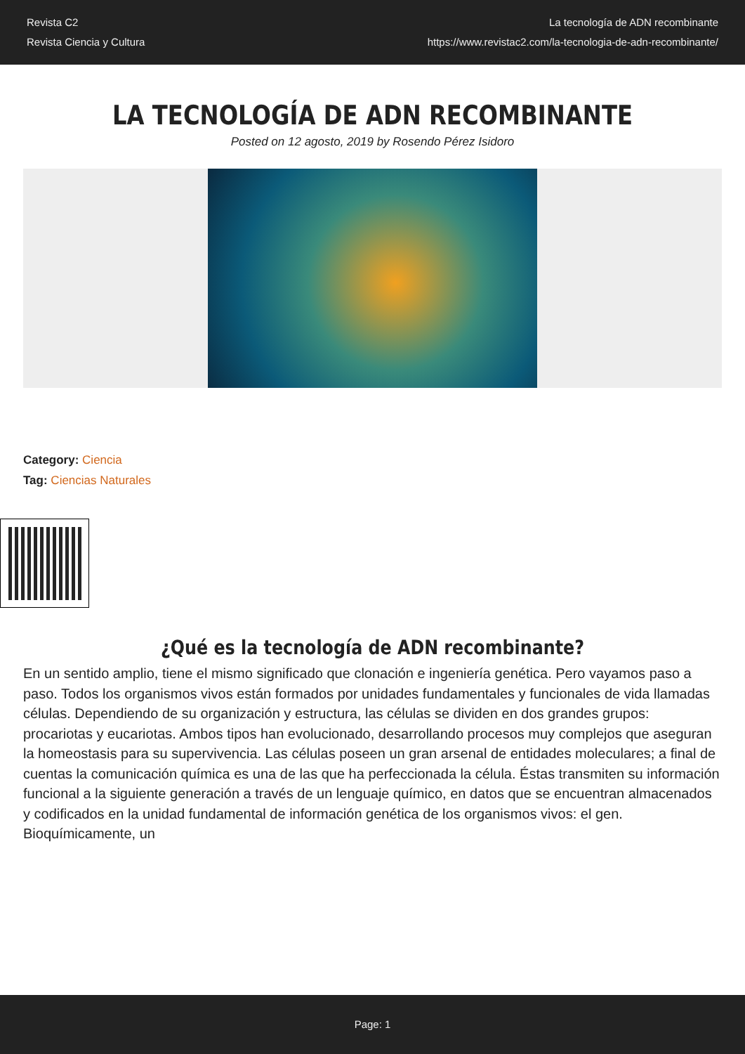Revista C2
Revista Ciencia y Cultura
La tecnología de ADN recombinante
https://www.revistac2.com/la-tecnologia-de-adn-recombinante/
LA TECNOLOGÍA DE ADN RECOMBINANTE
Posted on 12 agosto, 2019 by Rosendo Pérez Isidoro
Category: Ciencia
Tag: Ciencias Naturales
¿Qué es la tecnología de ADN recombinante?
En un sentido amplio, tiene el mismo significado que clonación e ingeniería genética. Pero vayamos paso a paso. Todos los organismos vivos están formados por unidades fundamentales y funcionales de vida llamadas células. Dependiendo de su organización y estructura, las células se dividen en dos grandes grupos: procariotas y eucariotas. Ambos tipos han evolucionado, desarrollando procesos muy complejos que aseguran la homeostasis para su supervivencia. Las células poseen un gran arsenal de entidades moleculares; a final de cuentas la comunicación química es una de las que ha perfeccionada la célula. Éstas transmiten su información funcional a la siguiente generación a través de un lenguaje químico, en datos que se encuentran almacenados y codificados en la unidad fundamental de información genética de los organismos vivos: el gen. Bioquímicamente, un
Page: 1